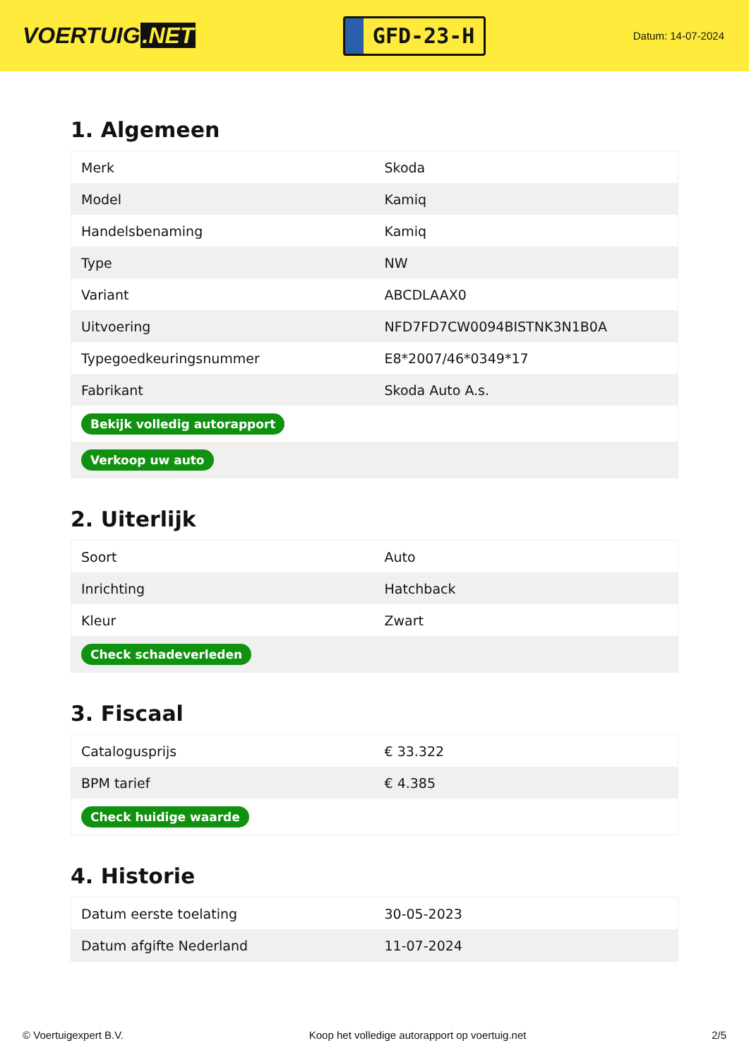VOERTUIG.NET
GFD-23-H
Datum: 14-07-2024
1. Algemeen
| Merk | Skoda |
| Model | Kamiq |
| Handelsbenaming | Kamiq |
| Type | NW |
| Variant | ABCDLAAX0 |
| Uitvoering | NFD7FD7CW0094BISTNK3N1B0A |
| Typegoedkeuringsnummer | E8*2007/46*0349*17 |
| Fabrikant | Skoda Auto A.s. |
| Bekijk volledig autorapport | |
| Verkoop uw auto | |
2. Uiterlijk
| Soort | Auto |
| Inrichting | Hatchback |
| Kleur | Zwart |
| Check schadeverleden | |
3. Fiscaal
| Catalogusprijs | € 33.322 |
| BPM tarief | € 4.385 |
| Check huidige waarde | |
4. Historie
| Datum eerste toelating | 30-05-2023 |
| Datum afgifte Nederland | 11-07-2024 |
© Voertuigexpert B.V. Koop het volledige autorapport op voertuig.net 2/5